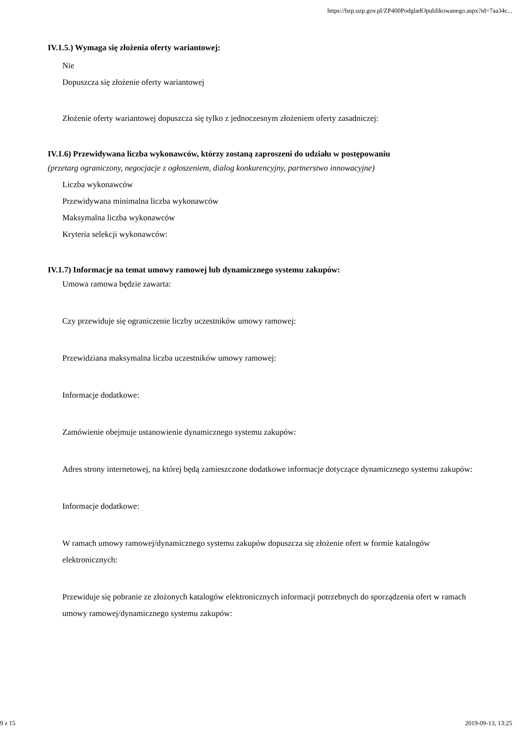https://bzp.uzp.gov.pl/ZP400PodgladOpublikowanego.aspx?id=7aa34c...
IV.1.5.) Wymaga się złożenia oferty wariantowej:
Nie
Dopuszcza się złożenie oferty wariantowej
Złożenie oferty wariantowej dopuszcza się tylko z jednoczesnym złożeniem oferty zasadniczej:
IV.1.6) Przewidywana liczba wykonawców, którzy zostaną zaproszeni do udziału w postępowaniu
(przetarg ograniczony, negocjacje z ogłoszeniem, dialog konkurencyjny, partnerstwo innowacyjne)
Liczba wykonawców
Przewidywana minimalna liczba wykonawców
Maksymalna liczba wykonawców
Kryteria selekcji wykonawców:
IV.1.7) Informacje na temat umowy ramowej lub dynamicznego systemu zakupów:
Umowa ramowa będzie zawarta:
Czy przewiduje się ograniczenie liczby uczestników umowy ramowej:
Przewidziana maksymalna liczba uczestników umowy ramowej:
Informacje dodatkowe:
Zamówienie obejmuje ustanowienie dynamicznego systemu zakupów:
Adres strony internetowej, na której będą zamieszczone dodatkowe informacje dotyczące dynamicznego systemu zakupów:
Informacje dodatkowe:
W ramach umowy ramowej/dynamicznego systemu zakupów dopuszcza się złożenie ofert w formie katalogów elektronicznych:
Przewiduje się pobranie ze złożonych katalogów elektronicznych informacji potrzebnych do sporządzenia ofert w ramach umowy ramowej/dynamicznego systemu zakupów:
9 z 15 2019-09-13, 13:25